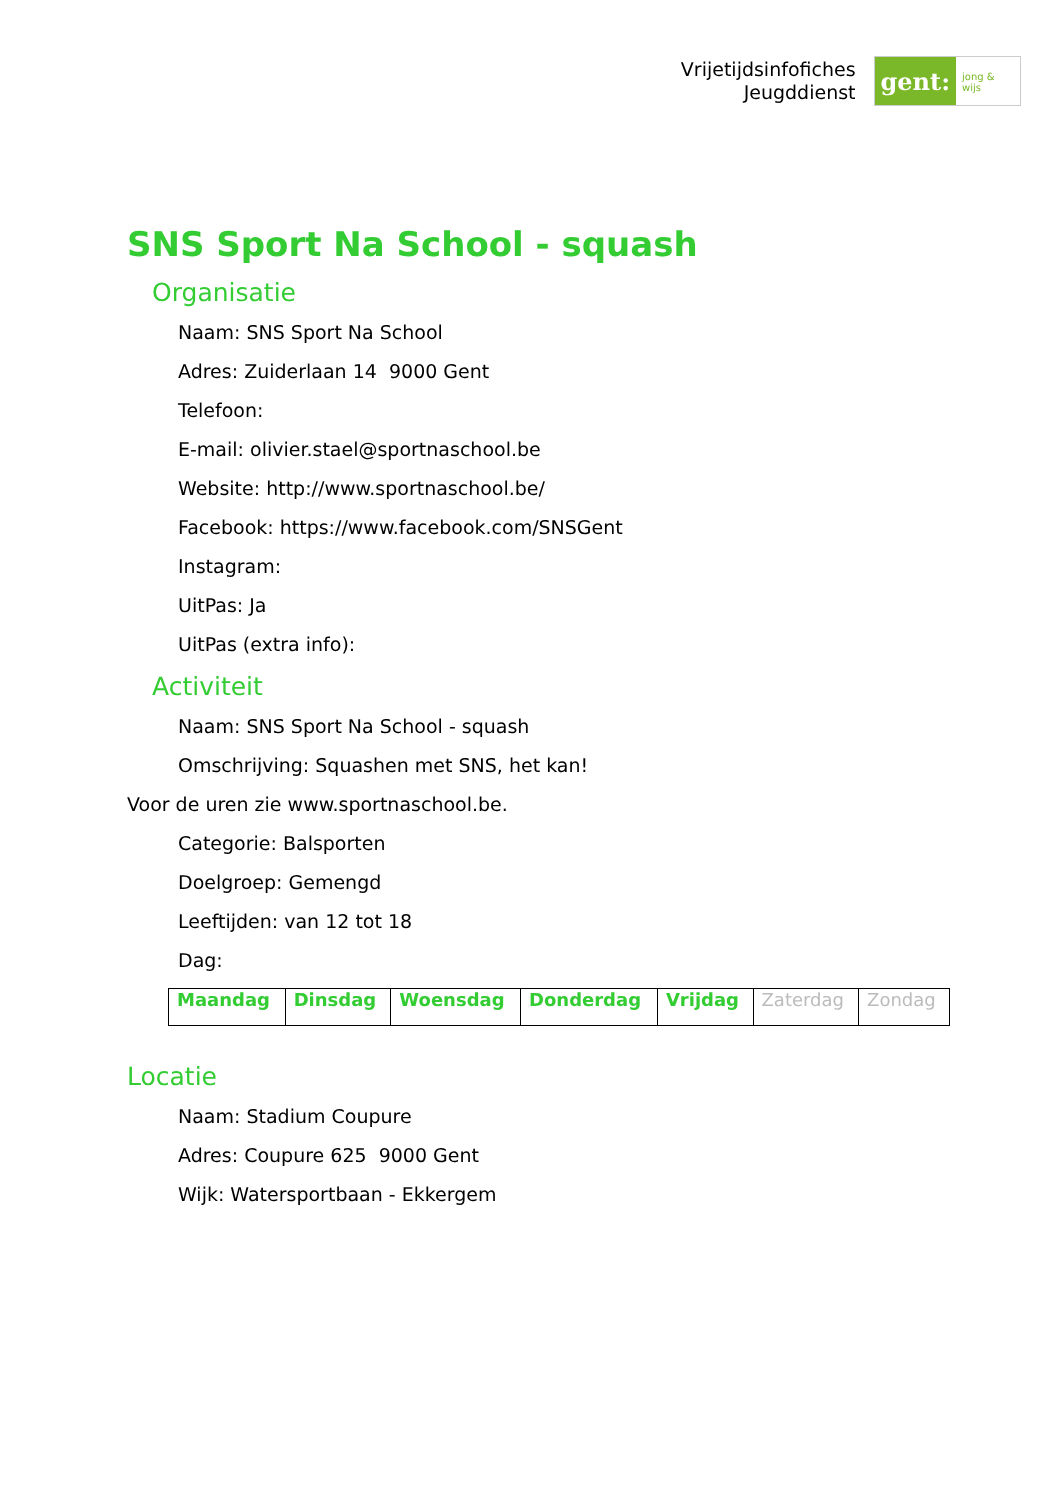Vrijetijdsinfofiches
Jeugddienst
gent:
jong & wijs
SNS Sport Na School - squash
Organisatie
Naam: SNS Sport Na School
Adres: Zuiderlaan 14 9000 Gent
Telefoon:
E-mail: olivier.stael@sportnaschool.be
Website: http://www.sportnaschool.be/
Facebook: https://www.facebook.com/SNSGent
Instagram:
UitPas: Ja
UitPas (extra info):
Activiteit
Naam: SNS Sport Na School - squash
Omschrijving: Squashen met SNS, het kan!
Voor de uren zie www.sportnaschool.be.
Categorie: Balsporten
Doelgroep: Gemengd
Leeftijden: van 12 tot 18
Dag:
| Maandag | Dinsdag | Woensdag | Donderdag | Vrijdag | Zaterdag | Zondag |
Locatie
Naam: Stadium Coupure
Adres: Coupure 625 9000 Gent
Wijk: Watersportbaan - Ekkergem